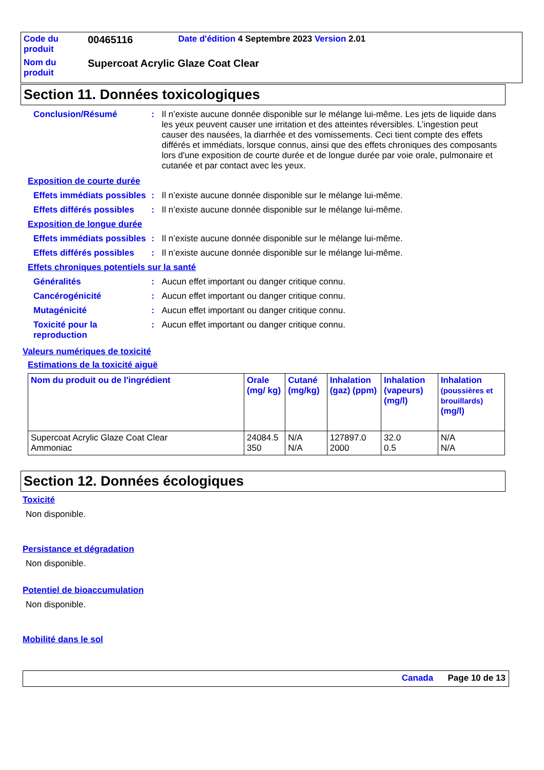| Code du produit | 00465116 | Date d'édition 4 Septembre 2023 Version 2.01 |
| Nom du produit | Supercoat Acrylic Glaze Coat Clear | |
Section 11. Données toxicologiques
Conclusion/Résumé : Il n’existe aucune donnée disponible sur le mélange lui-même. Les jets de liquide dans les yeux peuvent causer une irritation et des atteintes réversibles. L’ingestion peut causer des nausées, la diarrhée et des vomissements. Ceci tient compte des effets différés et immédiats, lorsque connus, ainsi que des effets chroniques des composants lors d'une exposition de courte durée et de longue durée par voie orale, pulmonaire et cutanée et par contact avec les yeux.
Exposition de courte durée
Effets immédiats possibles
: Il n’existe aucune donnée disponible sur le mélange lui-même.
Effets différés possibles
: Il n’existe aucune donnée disponible sur le mélange lui-même.
Exposition de longue durée
Effets immédiats possibles
: Il n’existe aucune donnée disponible sur le mélange lui-même.
Effets différés possibles
: Il n’existe aucune donnée disponible sur le mélange lui-même.
Effets chroniques potentiels sur la santé
Généralités : Aucun effet important ou danger critique connu.
Cancérogénicité : Aucun effet important ou danger critique connu.
Mutagénicité : Aucun effet important ou danger critique connu.
Toxicité pour la reproduction
: Aucun effet important ou danger critique connu.
Valeurs numériques de toxicité
Estimations de la toxicité aiguë
| Nom du produit ou de l'ingrédient | Orale (mg/ kg) | Cutané (mg/kg) | Inhalation (gaz) (ppm) | Inhalation (vapeurs) (mg/l) | Inhalation (poussières et brouillards) (mg/l) |
| --- | --- | --- | --- | --- | --- |
| Supercoat Acrylic Glaze Coat Clear Ammoniac | 24084.5 350 | N/A N/A | 127897.0 2000 | 32.0 0.5 | N/A N/A |
Section 12. Données écologiques
Toxicité
Non disponible.
Persistance et dégradation
Non disponible.
Potentiel de bioaccumulation
Non disponible.
Mobilité dans le sol
Canada Page 10 de 13